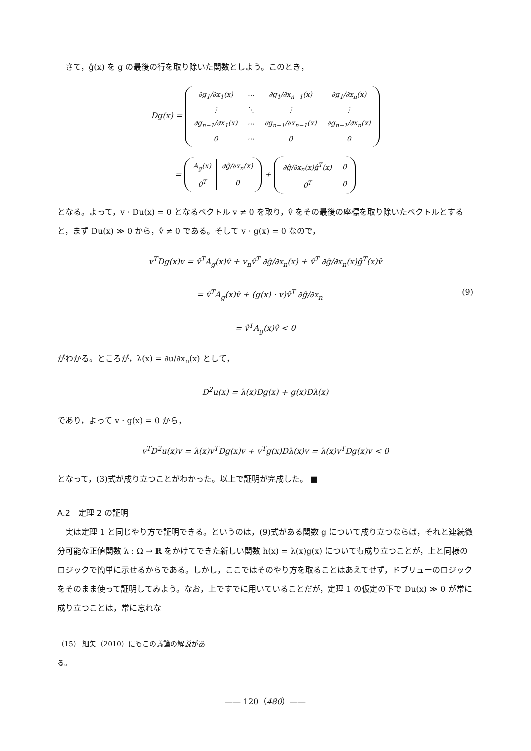さて，ĝ(x) を g の最後の行を取り除いた関数としよう。このとき，
Dg(x) =
| ∂g<sub>1</sub>/∂x<sub>1</sub>(x) | ⋯ | ∂g<sub>1</sub>/∂x<sub>n−1</sub>(x) | ∂g<sub>1</sub>/∂x<sub>n</sub>(x) |
| ⋮ | ⋱ | ⋮ | ⋮ |
| ∂g<sub>n−1</sub>/∂x<sub>1</sub>(x) | ⋯ | ∂g<sub>n−1</sub>/∂x<sub>n−1</sub>(x) | ∂g<sub>n−1</sub>/∂x<sub>n</sub>(x) |
| 0 | ⋯ | 0 | 0 |
=
| A<sub>g</sub>(x) | ∂ĝ/∂x<sub>n</sub>(x) |
| 0<sup>T</sup> | 0 |
+
| ∂ĝ/∂x<sub>n</sub>(x)ĝ<sup>T</sup>(x) | 0 |
| 0<sup>T</sup> | 0 |
となる。よって，v · Du(x) = 0 となるベクトル v ≠ 0 を取り，v̂ をその最後の座標を取り除いたベクトルとすると，まず Du(x) ≫ 0 から，v̂ ≠ 0 である。そして v · g(x) = 0 なので，
v<sup>T</sup>Dg(x)v = v̂<sup>T</sup>A<sub>g</sub>(x)v̂ + v<sub>n</sub>v̂<sup>T</sup> ∂ĝ/∂x<sub>n</sub>(x) + v̂<sup>T</sup> ∂ĝ/∂x<sub>n</sub>(x)ĝ<sup>T</sup>(x)v̂
= v̂<sup>T</sup>A<sub>g</sub>(x)v̂ + (g(x) · v)v̂<sup>T</sup> ∂ĝ/∂x<sub>n</sub> (9)
= v̂<sup>T</sup>A<sub>g</sub>(x)v̂ < 0
がわかる。ところが，λ(x) = ∂u/∂x<sub>n</sub>(x) として，
D<sup>2</sup>u(x) = λ(x)Dg(x) + g(x)Dλ(x)
であり，よって v · g(x) = 0 から，
v<sup>T</sup>D<sup>2</sup>u(x)v = λ(x)v<sup>T</sup>Dg(x)v + v<sup>T</sup>g(x)Dλ(x)v = λ(x)v<sup>T</sup>Dg(x)v < 0
となって，(3)式が成り立つことがわかった。以上で証明が完成した。 ■
A.2　定理 2 の証明
実は定理 1 と同じやり方で証明できる。というのは，(9)式がある関数 g について成り立つならば，それと連続微分可能な正値関数 λ : Ω → ℝ をかけてできた新しい関数 h(x) = λ(x)g(x) についても成り立つことが，上と同様のロジックで簡単に示せるからである。しかし，ここではそのやり方を取ることはあえてせず，ドブリューのロジックをそのまま使って証明してみよう。なお，上ですでに用いていることだが，定理 1 の仮定の下で Du(x) ≫ 0 が常に成り立つことは，常に忘れな
（15） 細矢（2010）にもこの議論の解説がある。
—— 120（480）——